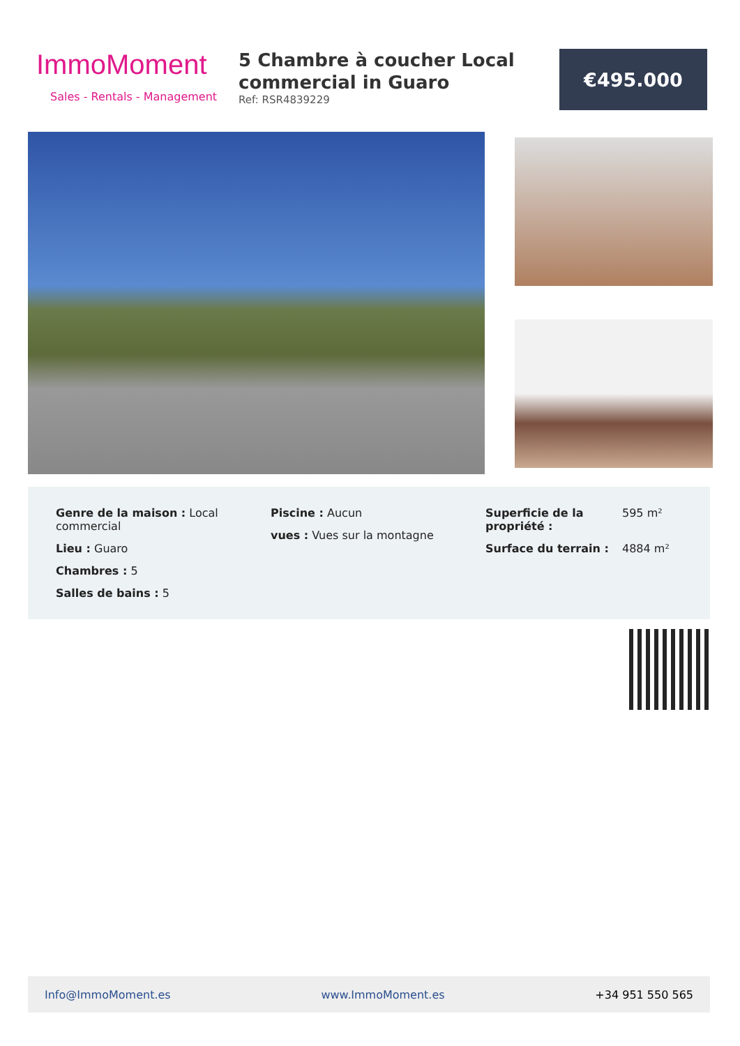ImmoMoment
Sales - Rentals - Management
5 Chambre à coucher Local commercial in Guaro
Ref: RSR4839229
€495.000
Genre de la maison : Local commercial
Lieu : Guaro
Chambres : 5
Salles de bains : 5
Piscine : Aucun
vues : Vues sur la montagne
| Superficie de la propriété : | 595 m² |
| Surface du terrain : | 4884 m² |
Info@ImmoMoment.es www.ImmoMoment.es +34 951 550 565